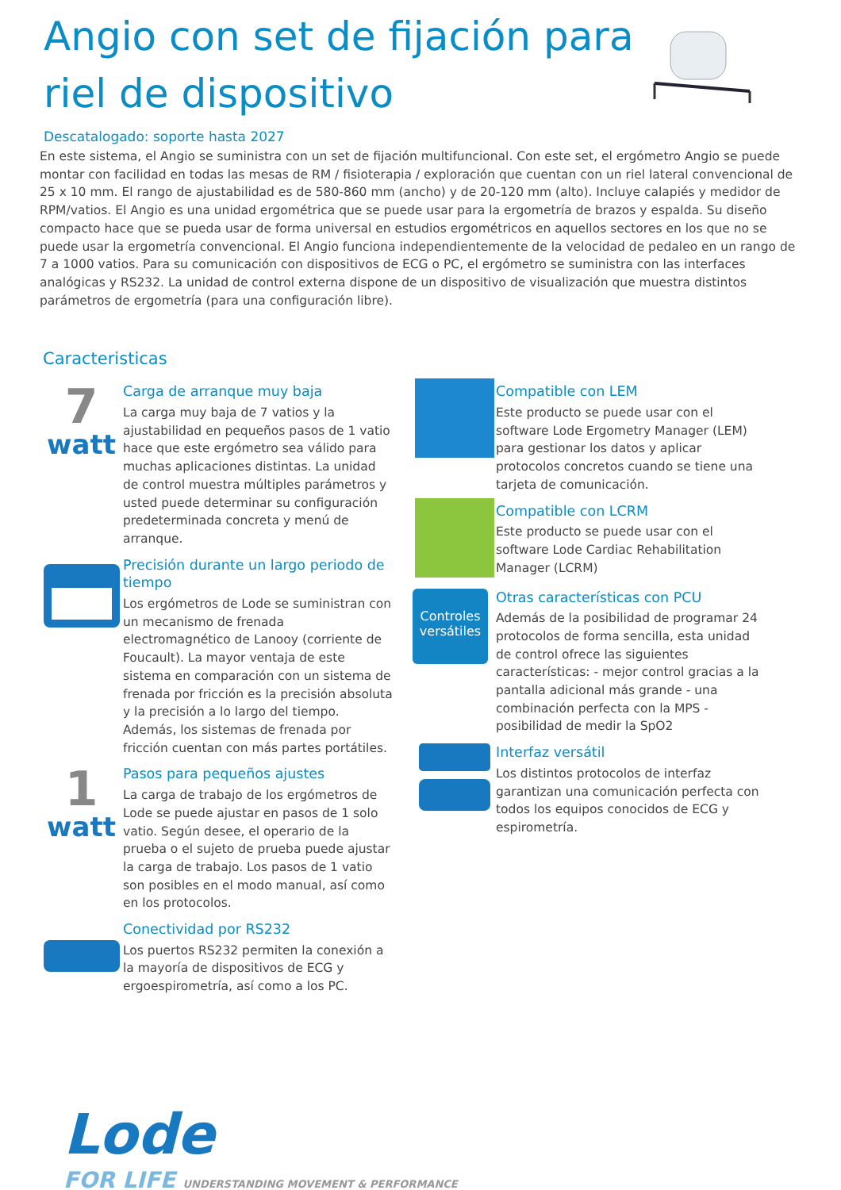Angio con set de fijación para riel de dispositivo
Descatalogado: soporte hasta 2027
En este sistema, el Angio se suministra con un set de fijación multifuncional. Con este set, el ergómetro Angio se puede montar con facilidad en todas las mesas de RM / fisioterapia / exploración que cuentan con un riel lateral convencional de 25 x 10 mm. El rango de ajustabilidad es de 580-860 mm (ancho) y de 20-120 mm (alto). Incluye calapiés y medidor de RPM/vatios. El Angio es una unidad ergométrica que se puede usar para la ergometría de brazos y espalda. Su diseño compacto hace que se pueda usar de forma universal en estudios ergométricos en aquellos sectores en los que no se puede usar la ergometría convencional. El Angio funciona independientemente de la velocidad de pedaleo en un rango de 7 a 1000 vatios. Para su comunicación con dispositivos de ECG o PC, el ergómetro se suministra con las interfaces analógicas y RS232. La unidad de control externa dispone de un dispositivo de visualización que muestra distintos parámetros de ergometría (para una configuración libre).
Caracteristicas
7
watt
Carga de arranque muy baja
La carga muy baja de 7 vatios y la ajustabilidad en pequeños pasos de 1 vatio hace que este ergómetro sea válido para muchas aplicaciones distintas. La unidad de control muestra múltiples parámetros y usted puede determinar su configuración predeterminada concreta y menú de arranque.
Precisión durante un largo periodo de tiempo
Los ergómetros de Lode se suministran con un mecanismo de frenada electromagnético de Lanooy (corriente de Foucault). La mayor ventaja de este sistema en comparación con un sistema de frenada por fricción es la precisión absoluta y la precisión a lo largo del tiempo. Además, los sistemas de frenada por fricción cuentan con más partes portátiles.
1
watt
Pasos para pequeños ajustes
La carga de trabajo de los ergómetros de Lode se puede ajustar en pasos de 1 solo vatio. Según desee, el operario de la prueba o el sujeto de prueba puede ajustar la carga de trabajo. Los pasos de 1 vatio son posibles en el modo manual, así como en los protocolos.
Conectividad por RS232
Los puertos RS232 permiten la conexión a la mayoría de dispositivos de ECG y ergoespirometría, así como a los PC.
Compatible con LEM
Este producto se puede usar con el software Lode Ergometry Manager (LEM) para gestionar los datos y aplicar protocolos concretos cuando se tiene una tarjeta de comunicación.
Compatible con LCRM
Este producto se puede usar con el software Lode Cardiac Rehabilitation Manager (LCRM)
Controles versátiles
Otras características con PCU
Además de la posibilidad de programar 24 protocolos de forma sencilla, esta unidad de control ofrece las siguientes características: - mejor control gracias a la pantalla adicional más grande - una combinación perfecta con la MPS - posibilidad de medir la SpO2
Interfaz versátil
Los distintos protocolos de interfaz garantizan una comunicación perfecta con todos los equipos conocidos de ECG y espirometría.
Lode
FOR LIFE UNDERSTANDING MOVEMENT & PERFORMANCE